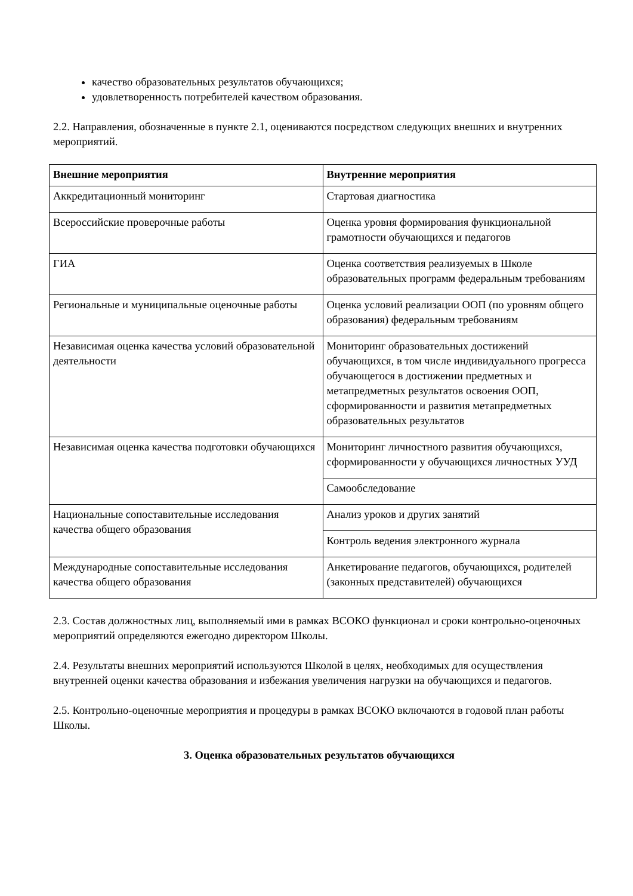качество образовательных результатов обучающихся;
удовлетворенность потребителей качеством образования.
2.2. Направления, обозначенные в пункте 2.1, оцениваются посредством следующих внешних и внутренних мероприятий.
| Внешние мероприятия | Внутренние мероприятия |
| --- | --- |
| Аккредитационный мониторинг | Стартовая диагностика |
| Всероссийские проверочные работы | Оценка уровня формирования функциональной грамотности обучающихся и педагогов |
| ГИА | Оценка соответствия реализуемых в Школе образовательных программ федеральным требованиям |
| Региональные и муниципальные оценочные работы | Оценка условий реализации ООП (по уровням общего образования) федеральным требованиям |
| Независимая оценка качества условий образовательной деятельности | Мониторинг образовательных достижений обучающихся, в том числе индивидуального прогресса обучающегося в достижении предметных и метапредметных результатов освоения ООП, сформированности и развития метапредметных образовательных результатов |
| Независимая оценка качества подготовки обучающихся | Мониторинг личностного развития обучающихся, сформированности у обучающихся личностных УУД |
| | Самообследование |
| Национальные сопоставительные исследования качества общего образования | Анализ уроков и других занятий |
| | Контроль ведения электронного журнала |
| Международные сопоставительные исследования качества общего образования | Анкетирование педагогов, обучающихся, родителей (законных представителей) обучающихся |
2.3. Состав должностных лиц, выполняемый ими в рамках ВСОКО функционал и сроки контрольно-оценочных мероприятий определяются ежегодно директором Школы.
2.4. Результаты внешних мероприятий используются Школой в целях, необходимых для осуществления внутренней оценки качества образования и избежания увеличения нагрузки на обучающихся и педагогов.
2.5. Контрольно-оценочные мероприятия и процедуры в рамках ВСОКО включаются в годовой план работы Школы.
3. Оценка образовательных результатов обучающихся